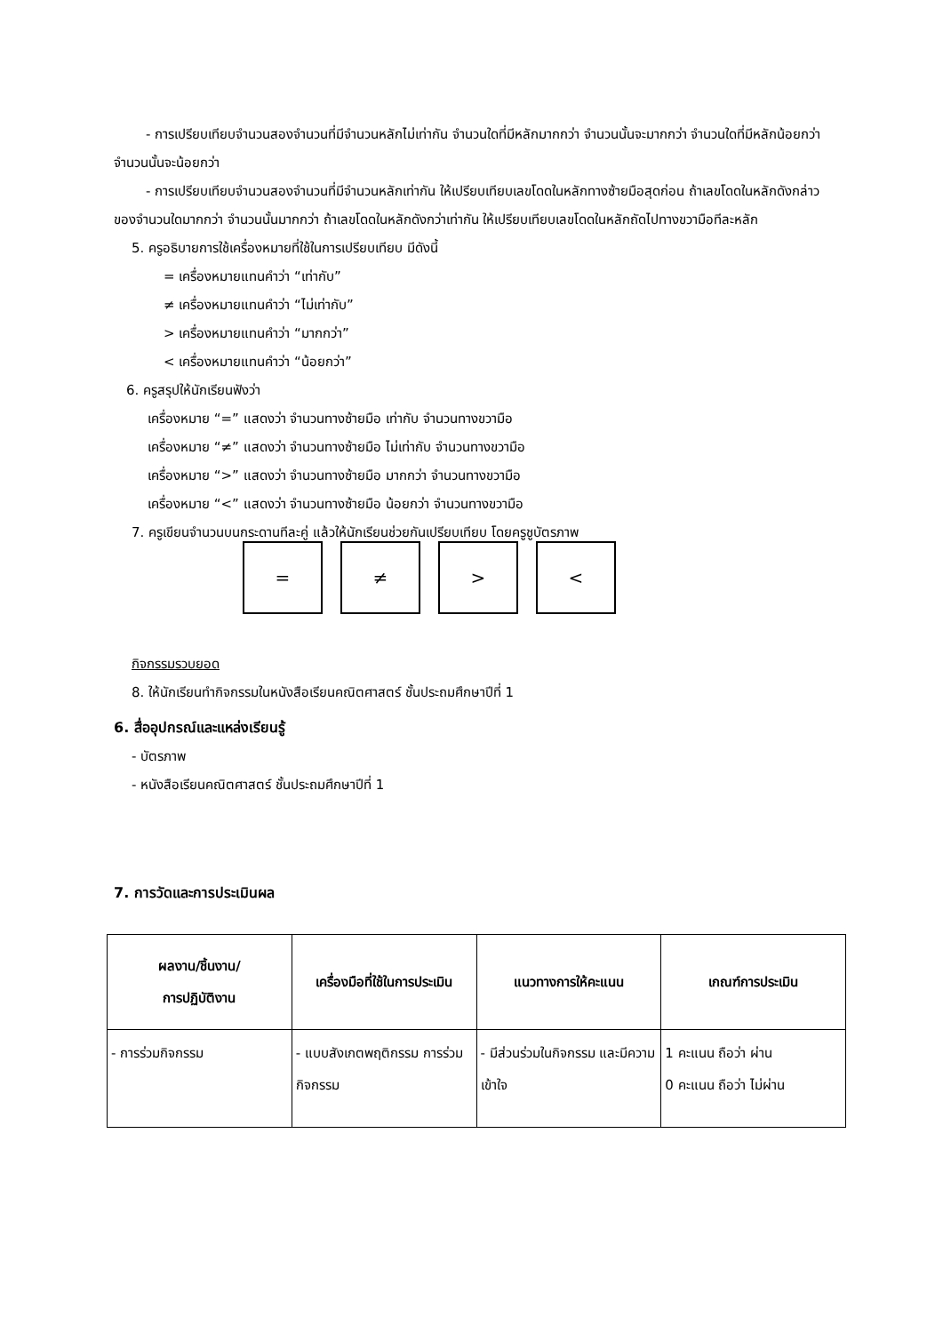- การเปรียบเทียบจำนวนสองจำนวนที่มีจำนวนหลักไม่เท่ากัน จำนวนใดที่มีหลักมากกว่า จำนวนนั้นจะมากกว่า จำนวนใดที่มีหลักน้อยกว่า จำนวนนั้นจะน้อยกว่า
- การเปรียบเทียบจำนวนสองจำนวนที่มีจำนวนหลักเท่ากัน ให้เปรียบเทียบเลขโดดในหลักทางซ้ายมือสุดก่อน ถ้าเลขโดดในหลักดังกล่าวของจำนวนใดมากกว่า จำนวนนั้นมากกว่า ถ้าเลขโดดในหลักดังกว่าเท่ากัน ให้เปรียบเทียบเลขโดดในหลักถัดไปทางขวามือทีละหลัก
5. ครูอธิบายการใช้เครื่องหมายที่ใช้ในการเปรียบเทียบ มีดังนี้
= เครื่องหมายแทนคำว่า “เท่ากับ”
≠ เครื่องหมายแทนคำว่า “ไม่เท่ากับ”
> เครื่องหมายแทนคำว่า “มากกว่า”
< เครื่องหมายแทนคำว่า “น้อยกว่า”
6. ครูสรุปให้นักเรียนฟังว่า
เครื่องหมาย “=” แสดงว่า จำนวนทางซ้ายมือ เท่ากับ จำนวนทางขวามือ
เครื่องหมาย “≠” แสดงว่า จำนวนทางซ้ายมือ ไม่เท่ากับ จำนวนทางขวามือ
เครื่องหมาย “>” แสดงว่า จำนวนทางซ้ายมือ มากกว่า จำนวนทางขวามือ
เครื่องหมาย “<” แสดงว่า จำนวนทางซ้ายมือ น้อยกว่า จำนวนทางขวามือ
7. ครูเขียนจำนวนบนกระดานทีละคู่ แล้วให้นักเรียนช่วยกันเปรียบเทียบ โดยครูชูบัตรภาพ
= ≠ > <
กิจกรรมรวบยอด
8. ให้นักเรียนทำกิจกรรมในหนังสือเรียนคณิตศาสตร์ ชั้นประถมศึกษาปีที่ 1
6. สื่ออุปกรณ์และแหล่งเรียนรู้
- บัตรภาพ
- หนังสือเรียนคณิตศาสตร์ ชั้นประถมศึกษาปีที่ 1
7. การวัดและการประเมินผล
| ผลงาน/ชิ้นงาน/ การปฏิบัติงาน | เครื่องมือที่ใช้ในการประเมิน | แนวทางการให้คะแนน | เกณฑ์การประเมิน |
| --- | --- | --- | --- |
| - การร่วมกิจกรรม | - แบบสังเกตพฤติกรรม การร่วมกิจกรรม | - มีส่วนร่วมในกิจกรรม และมีความเข้าใจ | 1 คะแนน ถือว่า ผ่าน 0 คะแนน ถือว่า ไม่ผ่าน |